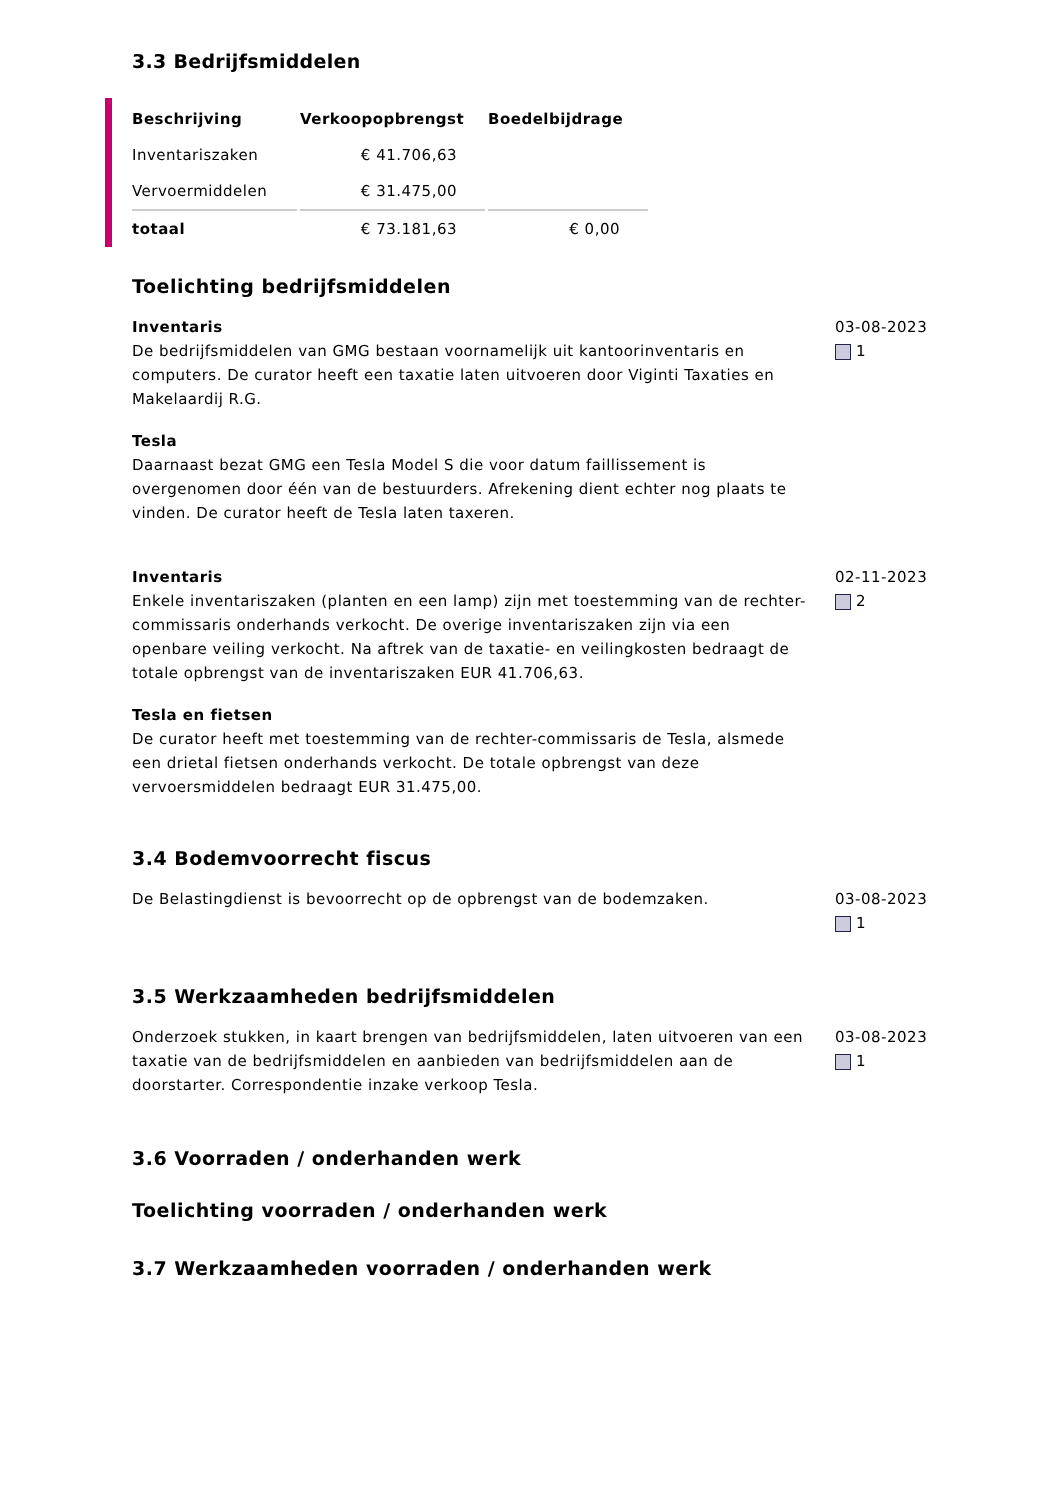3.3 Bedrijfsmiddelen
| Beschrijving | Verkoopopbrengst | Boedelbijdrage |
| --- | --- | --- |
| Inventariszaken | € 41.706,63 | |
| Vervoermiddelen | € 31.475,00 | |
| totaal | € 73.181,63 | € 0,00 |
Toelichting bedrijfsmiddelen
Inventaris
De bedrijfsmiddelen van GMG bestaan voornamelijk uit kantoorinventaris en computers. De curator heeft een taxatie laten uitvoeren door Viginti Taxaties en Makelaardij R.G.
Tesla
Daarnaast bezat GMG een Tesla Model S die voor datum faillissement is overgenomen door één van de bestuurders. Afrekening dient echter nog plaats te vinden. De curator heeft de Tesla laten taxeren.
03-08-2023
1
Inventaris
Enkele inventariszaken (planten en een lamp) zijn met toestemming van de rechter-commissaris onderhands verkocht. De overige inventariszaken zijn via een openbare veiling verkocht. Na aftrek van de taxatie- en veilingkosten bedraagt de totale opbrengst van de inventariszaken EUR 41.706,63.
Tesla en fietsen
De curator heeft met toestemming van de rechter-commissaris de Tesla, alsmede een drietal fietsen onderhands verkocht. De totale opbrengst van deze vervoersmiddelen bedraagt EUR 31.475,00.
02-11-2023
2
3.4 Bodemvoorrecht fiscus
De Belastingdienst is bevoorrecht op de opbrengst van de bodemzaken. 03-08-2023
1
3.5 Werkzaamheden bedrijfsmiddelen
Onderzoek stukken, in kaart brengen van bedrijfsmiddelen, laten uitvoeren van een taxatie van de bedrijfsmiddelen en aanbieden van bedrijfsmiddelen aan de doorstarter. Correspondentie inzake verkoop Tesla.
03-08-2023
1
3.6 Voorraden / onderhanden werk
Toelichting voorraden / onderhanden werk
3.7 Werkzaamheden voorraden / onderhanden werk